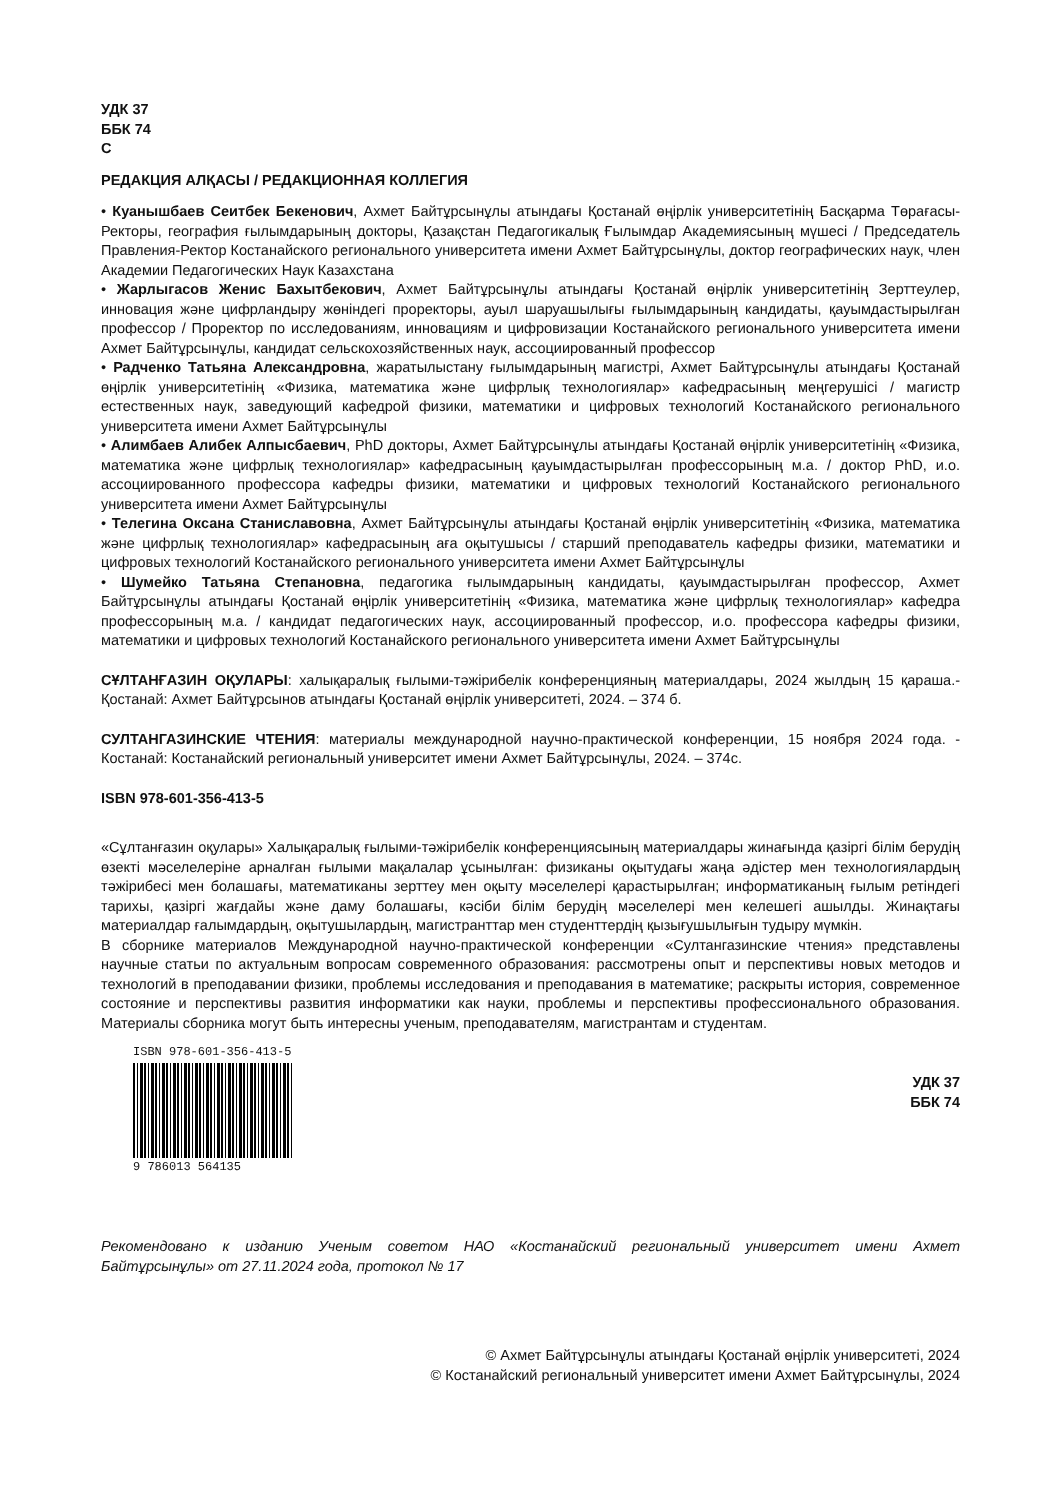УДК 37
ББК 74
С
РЕДАКЦИЯ АЛҚАСЫ / РЕДАКЦИОННАЯ КОЛЛЕГИЯ
• Куанышбаев Сеитбек Бекенович, Ахмет Байтұрсынұлы атындағы Қостанай өңірлік университетінің Басқарма Төрағасы-Ректоры, география ғылымдарының докторы, Қазақстан Педагогикалық Ғылымдар Академиясының мүшесі / Председатель Правления-Ректор Костанайского регионального университета имени Ахмет Байтұрсынұлы, доктор географических наук, член Академии Педагогических Наук Казахстана
• Жарлыгасов Женис Бахытбекович, Ахмет Байтұрсынұлы атындағы Қостанай өңірлік университетінің Зерттеулер, инновация және цифрландыру жөніндегі проректоры, ауыл шаруашылығы ғылымдарының кандидаты, қауымдастырылған профессор / Проректор по исследованиям, инновациям и цифровизации Костанайского регионального университета имени Ахмет Байтұрсынұлы, кандидат сельскохозяйственных наук, ассоциированный профессор
• Радченко Татьяна Александровна, жаратылыстану ғылымдарының магистрі, Ахмет Байтұрсынұлы атындағы Қостанай өңірлік университетінің «Физика, математика және цифрлық технологиялар» кафедрасының меңгерушісі / магистр естественных наук, заведующий кафедрой физики, математики и цифровых технологий Костанайского регионального университета имени Ахмет Байтұрсынұлы
• Алимбаев Алибек Алпысбаевич, PhD докторы, Ахмет Байтұрсынұлы атындағы Қостанай өңірлік университетінің «Физика, математика және цифрлық технологиялар» кафедрасының қауымдастырылған профессорының м.а. / доктор PhD, и.о. ассоциированного профессора кафедры физики, математики и цифровых технологий Костанайского регионального университета имени Ахмет Байтұрсынұлы
• Телегина Оксана Станиславовна, Ахмет Байтұрсынұлы атындағы Қостанай өңірлік университетінің «Физика, математика және цифрлық технологиялар» кафедрасының аға оқытушысы / старший преподаватель кафедры физики, математики и цифровых технологий Костанайского регионального университета имени Ахмет Байтұрсынұлы
• Шумейко Татьяна Степановна, педагогика ғылымдарының кандидаты, қауымдастырылған профессор, Ахмет Байтұрсынұлы атындағы Қостанай өңірлік университетінің «Физика, математика және цифрлық технологиялар» кафедра профессорының м.а. / кандидат педагогических наук, ассоциированный профессор, и.о. профессора кафедры физики, математики и цифровых технологий Костанайского регионального университета имени Ахмет Байтұрсынұлы
СҰЛТАНҒАЗИН ОҚУЛАРЫ: халықаралық ғылыми-тәжірибелік конференцияның материалдары, 2024 жылдың 15 қараша.- Қостанай: Ахмет Байтұрсынов атындағы Қостанай өңірлік университеті, 2024. – 374 б.
СУЛТАНГАЗИНСКИЕ ЧТЕНИЯ: материалы международной научно-практической конференции, 15 ноября 2024 года. - Костанай: Костанайский региональный университет имени Ахмет Байтұрсынұлы, 2024. – 374с.
ISBN 978-601-356-413-5
«Сұлтанғазин оқулары» Халықаралық ғылыми-тәжірибелік конференциясының материалдары жинағында қазіргі білім берудің өзекті мәселелеріне арналған ғылыми мақалалар ұсынылған: физиканы оқытудағы жаңа әдістер мен технологиялардың тәжірибесі мен болашағы, математиканы зерттеу мен оқыту мәселелері қарастырылған; информатиканың ғылым ретіндегі тарихы, қазіргі жағдайы және даму болашағы, кәсіби білім берудің мәселелері мен келешегі ашылды. Жинақтағы материалдар ғалымдардың, оқытушылардың, магистранттар мен студенттердің қызығушылығын тудыру мүмкін.
В сборнике материалов Международной научно-практической конференции «Султангазинские чтения» представлены научные статьи по актуальным вопросам современного образования: рассмотрены опыт и перспективы новых методов и технологий в преподавании физики, проблемы исследования и преподавания в математике; раскрыты история, современное состояние и перспективы развития информатики как науки, проблемы и перспективы профессионального образования. Материалы сборника могут быть интересны ученым, преподавателям, магистрантам и студентам.
ISBN 978-601-356-413-5
9 786013 564135
УДК 37
ББК 74
Рекомендовано к изданию Ученым советом НАО «Костанайский региональный университет имени Ахмет Байтұрсынұлы» от 27.11.2024 года, протокол № 17
© Ахмет Байтұрсынұлы атындағы Қостанай өңірлік университеті, 2024
© Костанайский региональный университет имени Ахмет Байтұрсынұлы, 2024